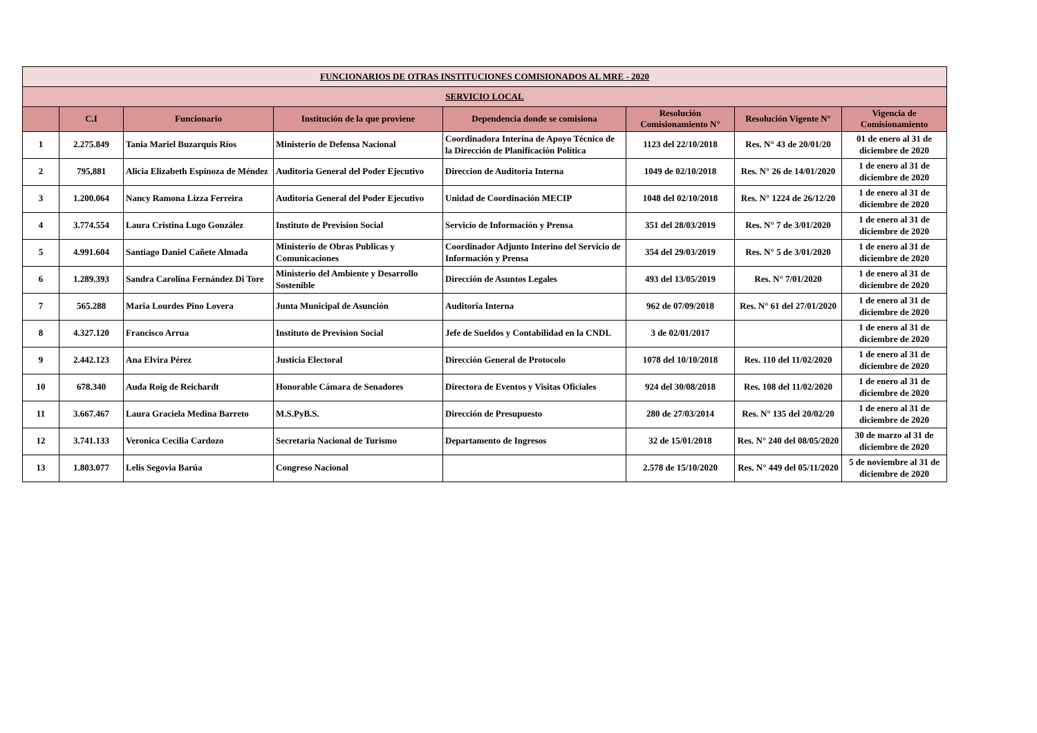| FUNCIONARIOS DE OTRAS INSTITUCIONES COMISIONADOS AL MRE - 2020 | | | | | | | |
| SERVICIO LOCAL | | | | | | | |
| | C.I | Funcionario | Institución de la que proviene | Dependencia donde se comisiona | Resolución Comisionamiento N° | Resolución Vigente N° | Vigencia de Comisionamiento |
| 1 | 2.275.849 | Tania Mariel Buzarquis Ríos | Ministerio de Defensa Nacional | Coordinadora Interina de Apoyo Técnico de la Dirección de Planificación Política | 1123 del 22/10/2018 | Res. N° 43 de 20/01/20 | 01 de enero al 31 de diciembre de 2020 |
| 2 | 795,881 | Alicia Elizabeth Espínoza de Méndez | Auditoria General del Poder Ejecutivo | Direccion de Auditoria Interna | 1049 de 02/10/2018 | Res. N° 26 de 14/01/2020 | 1 de enero al 31 de diciembre de 2020 |
| 3 | 1.200.064 | Nancy Ramona Lizza Ferreira | Auditoria General del Poder Ejecutivo | Unidad de Coordinación MECIP | 1048 del 02/10/2018 | Res. N° 1224 de 26/12/20 | 1 de enero al 31 de diciembre de 2020 |
| 4 | 3.774.554 | Laura Cristina Lugo González | Instituto de Prevision Social | Servicio de Información y Prensa | 351 del 28/03/2019 | Res. N° 7 de 3/01/2020 | 1 de enero al 31 de diciembre de 2020 |
| 5 | 4.991.604 | Santiago Daniel Cañete Almada | Ministerio de Obras Publicas y Comunicaciones | Coordinador Adjunto Interino del Servicio de Información y Prensa | 354 del 29/03/2019 | Res. N° 5 de 3/01/2020 | 1 de enero al 31 de diciembre de 2020 |
| 6 | 1.289.393 | Sandra Carolina Fernández Di Tore | Ministerio del Ambiente y Desarrollo Sostenible | Dirección de Asuntos Legales | 493 del 13/05/2019 | Res. N° 7/01/2020 | 1 de enero al 31 de diciembre de 2020 |
| 7 | 565.288 | Maria Lourdes Pino Lovera | Junta Municipal de Asunción | Auditoría Interna | 962 de 07/09/2018 | Res. N° 61 del 27/01/2020 | 1 de enero al 31 de diciembre de 2020 |
| 8 | 4.327.120 | Francisco Arrua | Instituto de Prevision Social | Jefe de Sueldos y Contabilidad en la CNDL | 3 de 02/01/2017 | | 1 de enero al 31 de diciembre de 2020 |
| 9 | 2.442.123 | Ana Elvira Pérez | Justicia Electoral | Dirección General de Protocolo | 1078 del 10/10/2018 | Res. 110 del 11/02/2020 | 1 de enero al 31 de diciembre de 2020 |
| 10 | 678.340 | Auda Roig de Reichardt | Honorable Cámara de Senadores | Directora de Eventos y Visitas Oficiales | 924 del 30/08/2018 | Res. 108 del 11/02/2020 | 1 de enero al 31 de diciembre de 2020 |
| 11 | 3.667.467 | Laura Graciela Medina Barreto | M.S.PyB.S. | Dirección de Presupuesto | 280 de 27/03/2014 | Res. N° 135 del 20/02/20 | 1 de enero al 31 de diciembre de 2020 |
| 12 | 3.741.133 | Veronica Cecilia Cardozo | Secretaria Nacional de Turismo | Departamento de Ingresos | 32 de 15/01/2018 | Res. N° 240 del 08/05/2020 | 30 de marzo al 31 de diciembre de 2020 |
| 13 | 1.803.077 | Lelis Segovia Barúa | Congreso Nacional | | 2.578 de 15/10/2020 | Res. N° 449 del 05/11/2020 | 5 de noviembre al 31 de diciembre de 2020 |